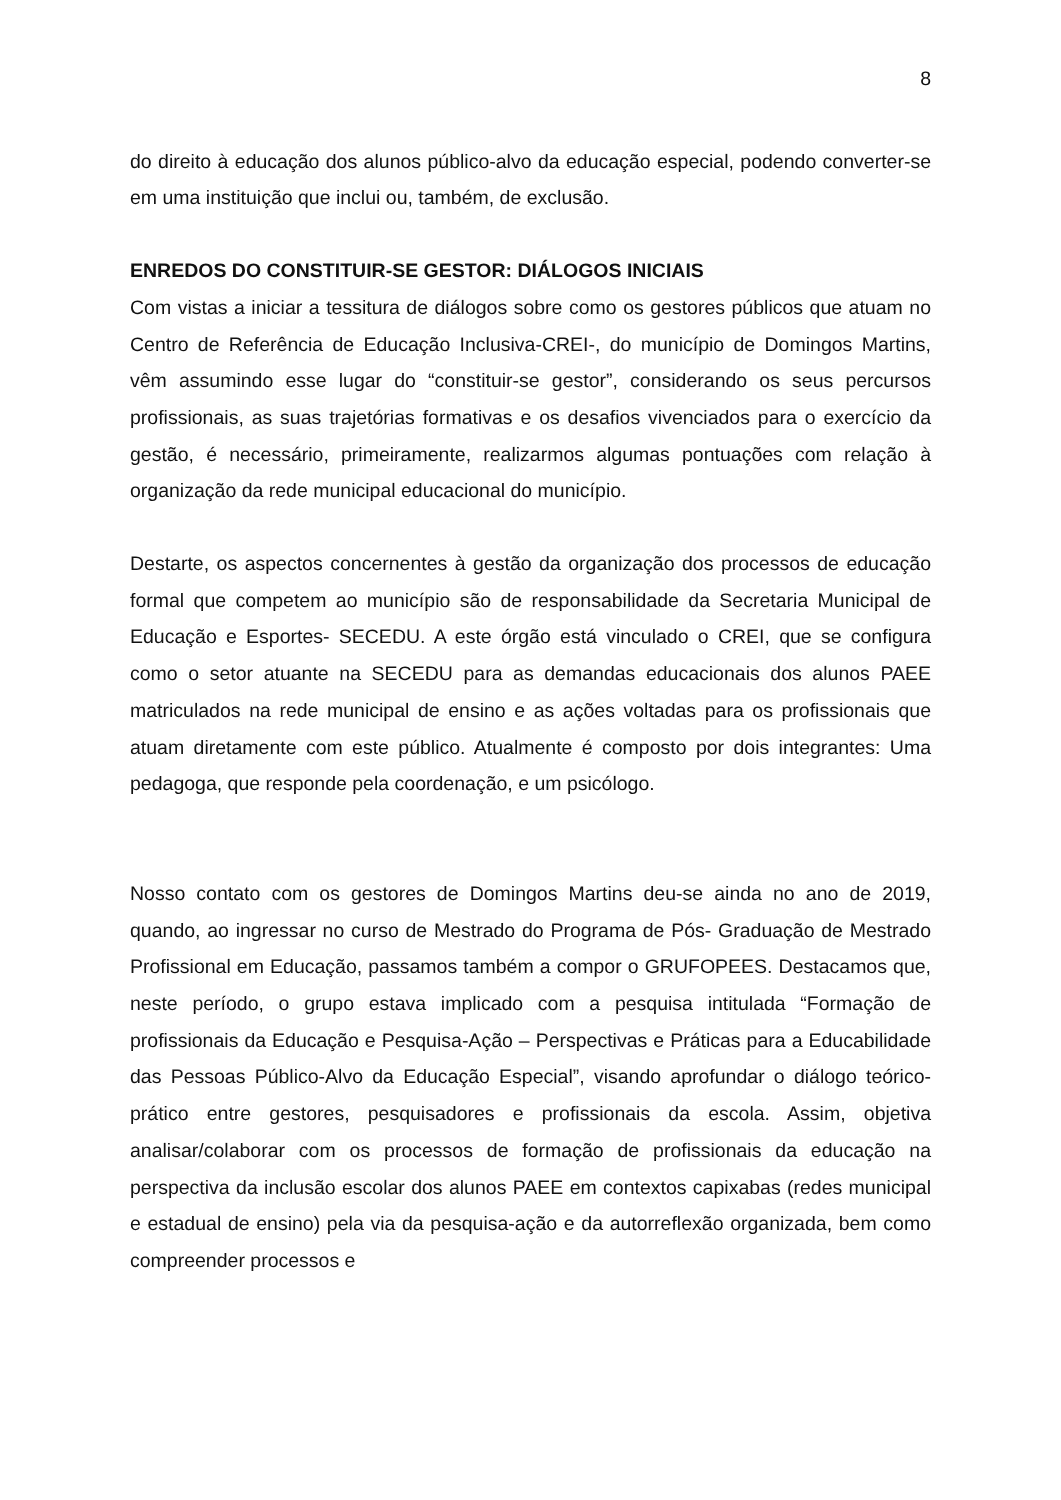8
do direito à educação dos alunos público-alvo da educação especial, podendo converter-se em uma instituição que inclui ou, também, de exclusão.
ENREDOS DO CONSTITUIR-SE GESTOR: DIÁLOGOS INICIAIS
Com vistas a iniciar a tessitura de diálogos sobre como os gestores públicos que atuam no Centro de Referência de Educação Inclusiva-CREI-, do município de Domingos Martins, vêm assumindo esse lugar do “constituir-se gestor”, considerando os seus percursos profissionais, as suas trajetórias formativas e os desafios vivenciados para o exercício da gestão, é necessário, primeiramente, realizarmos algumas pontuações com relação à organização da rede municipal educacional do município.
Destarte, os aspectos concernentes à gestão da organização dos processos de educação formal que competem ao município são de responsabilidade da Secretaria Municipal de Educação e Esportes- SECEDU. A este órgão está vinculado o CREI, que se configura como o setor atuante na SECEDU para as demandas educacionais dos alunos PAEE matriculados na rede municipal de ensino e as ações voltadas para os profissionais que atuam diretamente com este público. Atualmente é composto por dois integrantes: Uma pedagoga, que responde pela coordenação, e um psicólogo.
Nosso contato com os gestores de Domingos Martins deu-se ainda no ano de 2019, quando, ao ingressar no curso de Mestrado do Programa de Pós- Graduação de Mestrado Profissional em Educação, passamos também a compor o GRUFOPEES. Destacamos que, neste período, o grupo estava implicado com a pesquisa intitulada “Formação de profissionais da Educação e Pesquisa-Ação – Perspectivas e Práticas para a Educabilidade das Pessoas Público-Alvo da Educação Especial”, visando aprofundar o diálogo teórico-prático entre gestores, pesquisadores e profissionais da escola. Assim, objetiva analisar/colaborar com os processos de formação de profissionais da educação na perspectiva da inclusão escolar dos alunos PAEE em contextos capixabas (redes municipal e estadual de ensino) pela via da pesquisa-ação e da autorreflexão organizada, bem como compreender processos e